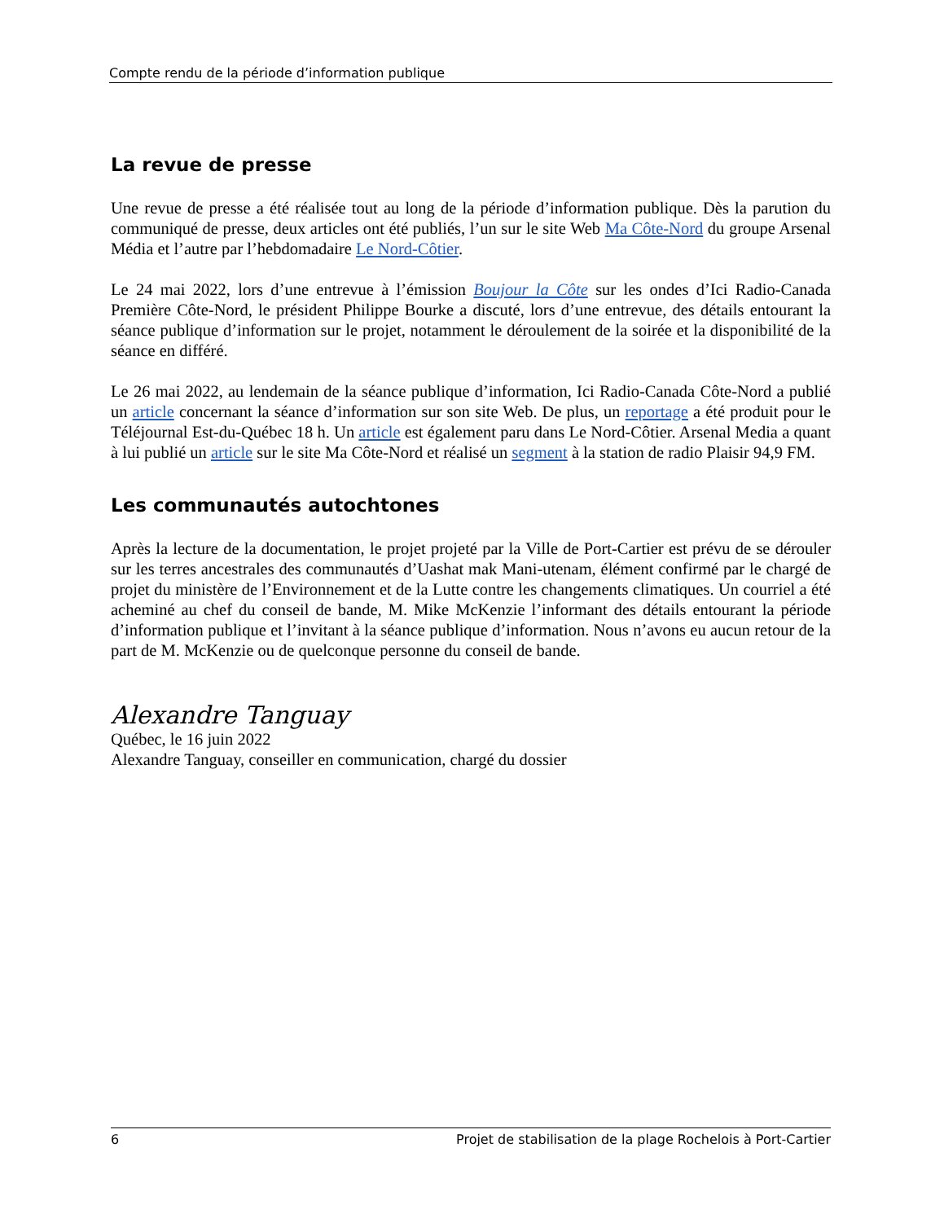Compte rendu de la période d’information publique
La revue de presse
Une revue de presse a été réalisée tout au long de la période d’information publique. Dès la parution du communiqué de presse, deux articles ont été publiés, l’un sur le site Web Ma Côte-Nord du groupe Arsenal Média et l’autre par l’hebdomadaire Le Nord-Côtier.
Le 24 mai 2022, lors d’une entrevue à l’émission Boujour la Côte sur les ondes d’Ici Radio-Canada Première Côte-Nord, le président Philippe Bourke a discuté, lors d’une entrevue, des détails entourant la séance publique d’information sur le projet, notamment le déroulement de la soirée et la disponibilité de la séance en différé.
Le 26 mai 2022, au lendemain de la séance publique d’information, Ici Radio-Canada Côte-Nord a publié un article concernant la séance d’information sur son site Web. De plus, un reportage a été produit pour le Téléjournal Est-du-Québec 18 h. Un article est également paru dans Le Nord-Côtier. Arsenal Media a quant à lui publié un article sur le site Ma Côte-Nord et réalisé un segment à la station de radio Plaisir 94,9 FM.
Les communautés autochtones
Après la lecture de la documentation, le projet projeté par la Ville de Port-Cartier est prévu de se dérouler sur les terres ancestrales des communautés d’Uashat mak Mani-utenam, élément confirmé par le chargé de projet du ministère de l’Environnement et de la Lutte contre les changements climatiques. Un courriel a été acheminé au chef du conseil de bande, M. Mike McKenzie l’informant des détails entourant la période d’information publique et l’invitant à la séance publique d’information. Nous n’avons eu aucun retour de la part de M. McKenzie ou de quelconque personne du conseil de bande.
Alexandre Tanguay
Québec, le 16 juin 2022
Alexandre Tanguay, conseiller en communication, chargé du dossier
6 Projet de stabilisation de la plage Rochelois à Port-Cartier